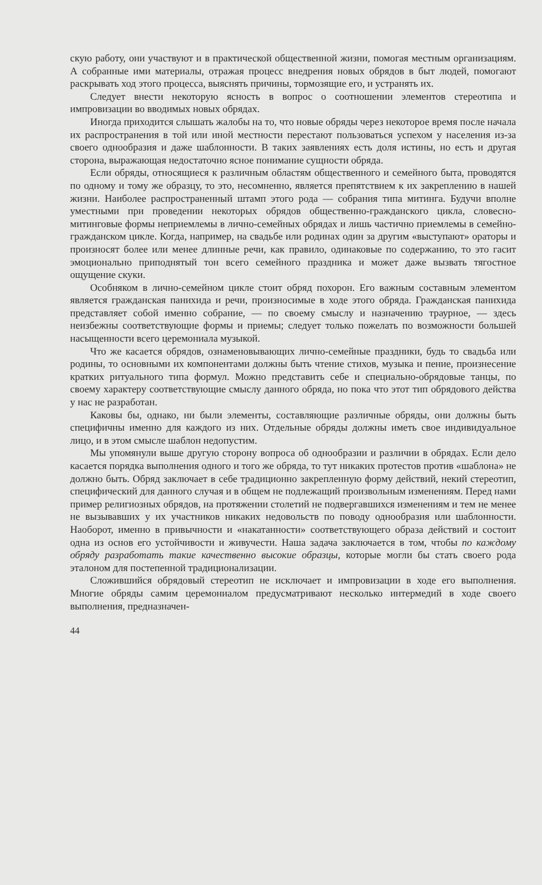скую работу, они участвуют и в практической общественной жизни, помогая местным организациям. А собранные ими материалы, отражая процесс внедрения новых обрядов в быт людей, помогают раскрывать ход этого процесса, выяснять причины, тормозящие его, и устранять их.
Следует внести некоторую ясность в вопрос о соотношении элементов стереотипа и импровизации во вводимых новых обрядах.
Иногда приходится слышать жалобы на то, что новые обряды через некоторое время после начала их распространения в той или иной местности перестают пользоваться успехом у населения из-за своего однообразия и даже шаблонности. В таких заявлениях есть доля истины, но есть и другая сторона, выражающая недостаточно ясное понимание сущности обряда.
Если обряды, относящиеся к различным областям общественного и семейного быта, проводятся по одному и тому же образцу, то это, несомненно, является препятствием к их закреплению в нашей жизни. Наиболее распространенный штамп этого рода — собрания типа митинга. Будучи вполне уместными при проведении некоторых обрядов общественно-гражданского цикла, словесно-митинговые формы неприемлемы в лично-семейных обрядах и лишь частично приемлемы в семейно-гражданском цикле. Когда, например, на свадьбе или родинах один за другим «выступают» ораторы и произносят более или менее длинные речи, как правило, одинаковые по содержанию, то это гасит эмоционально приподнятый тон всего семейного праздника и может даже вызвать тягостное ощущение скуки.
Особняком в лично-семейном цикле стоит обряд похорон. Его важным составным элементом является гражданская панихида и речи, произносимые в ходе этого обряда. Гражданская панихида представляет собой именно собрание, — по своему смыслу и назначению траурное, — здесь неизбежны соответствующие формы и приемы; следует только пожелать по возможности большей насыщенности всего церемониала музыкой.
Что же касается обрядов, ознаменовывающих лично-семейные праздники, будь то свадьба или родины, то основными их компонентами должны быть чтение стихов, музыка и пение, произнесение кратких ритуального типа формул. Можно представить себе и специально-обрядовые танцы, по своему характеру соответствующие смыслу данного обряда, но пока что этот тип обрядового действа у нас не разработан.
Каковы бы, однако, ни были элементы, составляющие различные обряды, они должны быть специфичны именно для каждого из них. Отдельные обряды должны иметь свое индивидуальное лицо, и в этом смысле шаблон недопустим.
Мы упомянули выше другую сторону вопроса об однообразии и различии в обрядах. Если дело касается порядка выполнения одного и того же обряда, то тут никаких протестов против «шаблона» не должно быть. Обряд заключает в себе традиционно закрепленную форму действий, некий стереотип, специфический для данного случая и в общем не подлежащий произвольным изменениям. Перед нами пример религиозных обрядов, на протяжении столетий не подвергавшихся изменениям и тем не менее не вызывавших у их участников никаких недовольств по поводу однообразия или шаблонности. Наоборот, именно в привычности и «накатанности» соответствующего образа действий и состоит одна из основ его устойчивости и живучести. Наша задача заключается в том, чтобы по каждому обряду разработать такие качественно высокие образцы, которые могли бы стать своего рода эталоном для постепенной традиционализации.
Сложившийся обрядовый стереотип не исключает и импровизации в ходе его выполнения. Многие обряды самим церемониалом предусматривают несколько интермедий в ходе своего выполнения, предназначен-
44